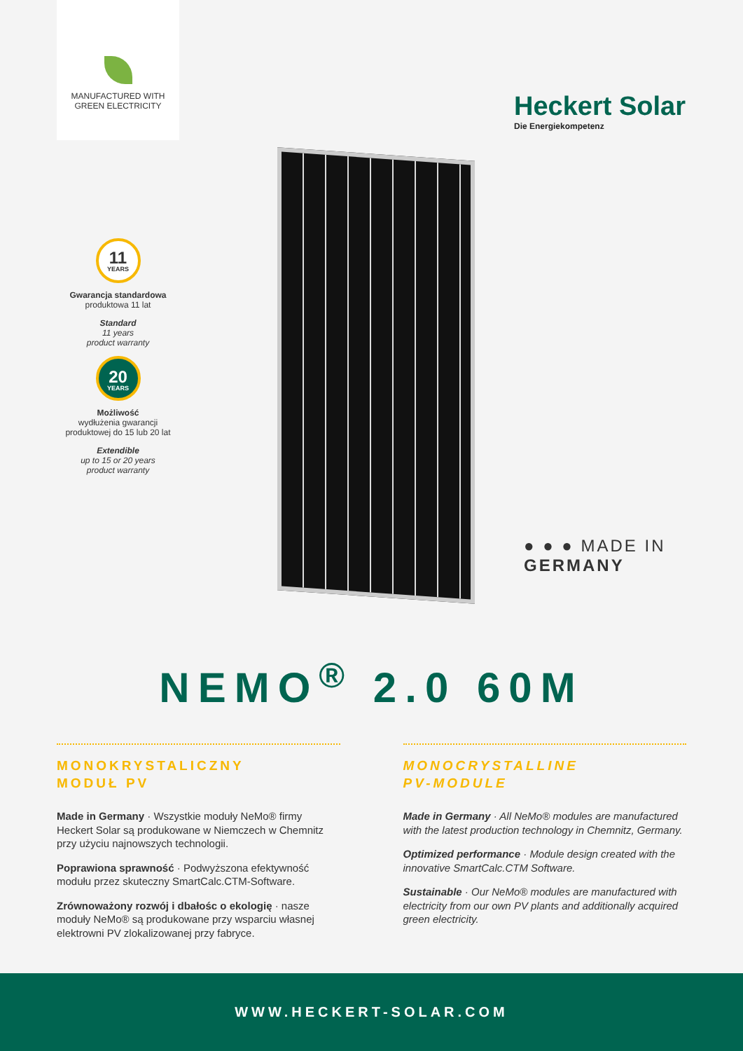MANUFACTURED WITH
GREEN ELECTRICITY
Heckert Solar
Die Energiekompetenz
11
YEARS
Gwarancja standardowa
produktowa 11 lat
Standard
11 years
product warranty
20
YEARS
Możliwość
wydłużenia gwarancji produktowej do 15 lub 20 lat
Extendible
up to 15 or 20 years
product warranty
● ● ● MADE IN
GERMANY
NEMO<sup>®</sup> 2.0 60M
MONOKRYSTALICZNY
MODUŁ PV
Made in Germany · Wszystkie moduły NeMo® firmy Heckert Solar są produkowane w Niemczech w Chemnitz przy użyciu najnowszych technologii.
Poprawiona sprawność · Podwyższona efektywność modułu przez skuteczny SmartCalc.CTM-Software.
Zrównoważony rozwój i dbałośc o ekologię · nasze moduły NeMo® są produkowane przy wsparciu własnej elektrowni PV zlokalizowanej przy fabryce.
MONOCRYSTALLINE
PV-MODULE
Made in Germany · All NeMo® modules are manufactured with the latest production technology in Chemnitz, Germany.
Optimized performance · Module design created with the innovative SmartCalc.CTM Software.
Sustainable · Our NeMo® modules are manufactured with electricity from our own PV plants and additionally acquired green electricity.
WWW.HECKERT-SOLAR.COM